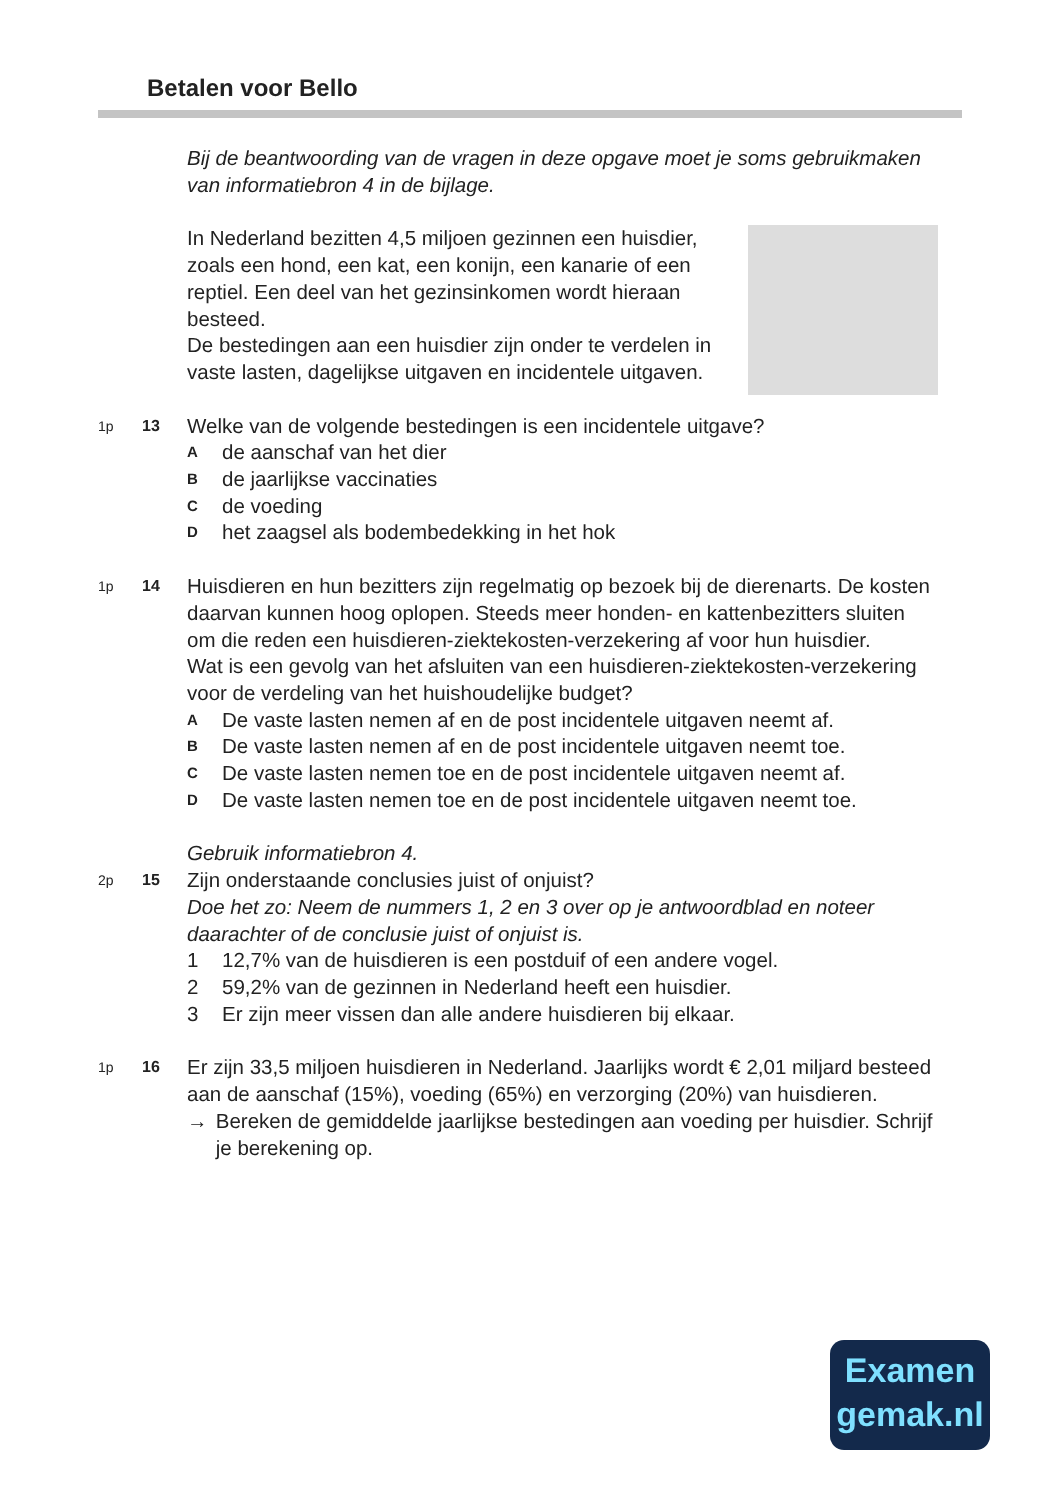Betalen voor Bello
Bij de beantwoording van de vragen in deze opgave moet je soms gebruikmaken van informatiebron 4 in de bijlage.
In Nederland bezitten 4,5 miljoen gezinnen een huisdier, zoals een hond, een kat, een konijn, een kanarie of een reptiel. Een deel van het gezinsinkomen wordt hieraan besteed.
De bestedingen aan een huisdier zijn onder te verdelen in vaste lasten, dagelijkse uitgaven en incidentele uitgaven.
1p 13
Welke van de volgende bestedingen is een incidentele uitgave?
Ade aanschaf van het dier
Bde jaarlijkse vaccinaties
Cde voeding
Dhet zaagsel als bodembedekking in het hok
1p 14
Huisdieren en hun bezitters zijn regelmatig op bezoek bij de dierenarts. De kosten daarvan kunnen hoog oplopen. Steeds meer honden- en kattenbezitters sluiten om die reden een huisdieren-ziektekosten-verzekering af voor hun huisdier.
Wat is een gevolg van het afsluiten van een huisdieren-ziektekosten-verzekering voor de verdeling van het huishoudelijke budget?
A De vaste lasten nemen af en de post incidentele uitgaven neemt af.
B De vaste lasten nemen af en de post incidentele uitgaven neemt toe.
C De vaste lasten nemen toe en de post incidentele uitgaven neemt af.
D De vaste lasten nemen toe en de post incidentele uitgaven neemt toe.
Gebruik informatiebron 4.
2p 15
Zijn onderstaande conclusies juist of onjuist?
Doe het zo: Neem de nummers 1, 2 en 3 over op je antwoordblad en noteer daarachter of de conclusie juist of onjuist is.
1 12,7% van de huisdieren is een postduif of een andere vogel.
2 59,2% van de gezinnen in Nederland heeft een huisdier.
3 Er zijn meer vissen dan alle andere huisdieren bij elkaar.
1p 16
Er zijn 33,5 miljoen huisdieren in Nederland. Jaarlijks wordt € 2,01 miljard besteed aan de aanschaf (15%), voeding (65%) en verzorging (20%) van huisdieren.
→ Bereken de gemiddelde jaarlijkse bestedingen aan voeding per huisdier. Schrijf je berekening op.
Examen
gemak.nl